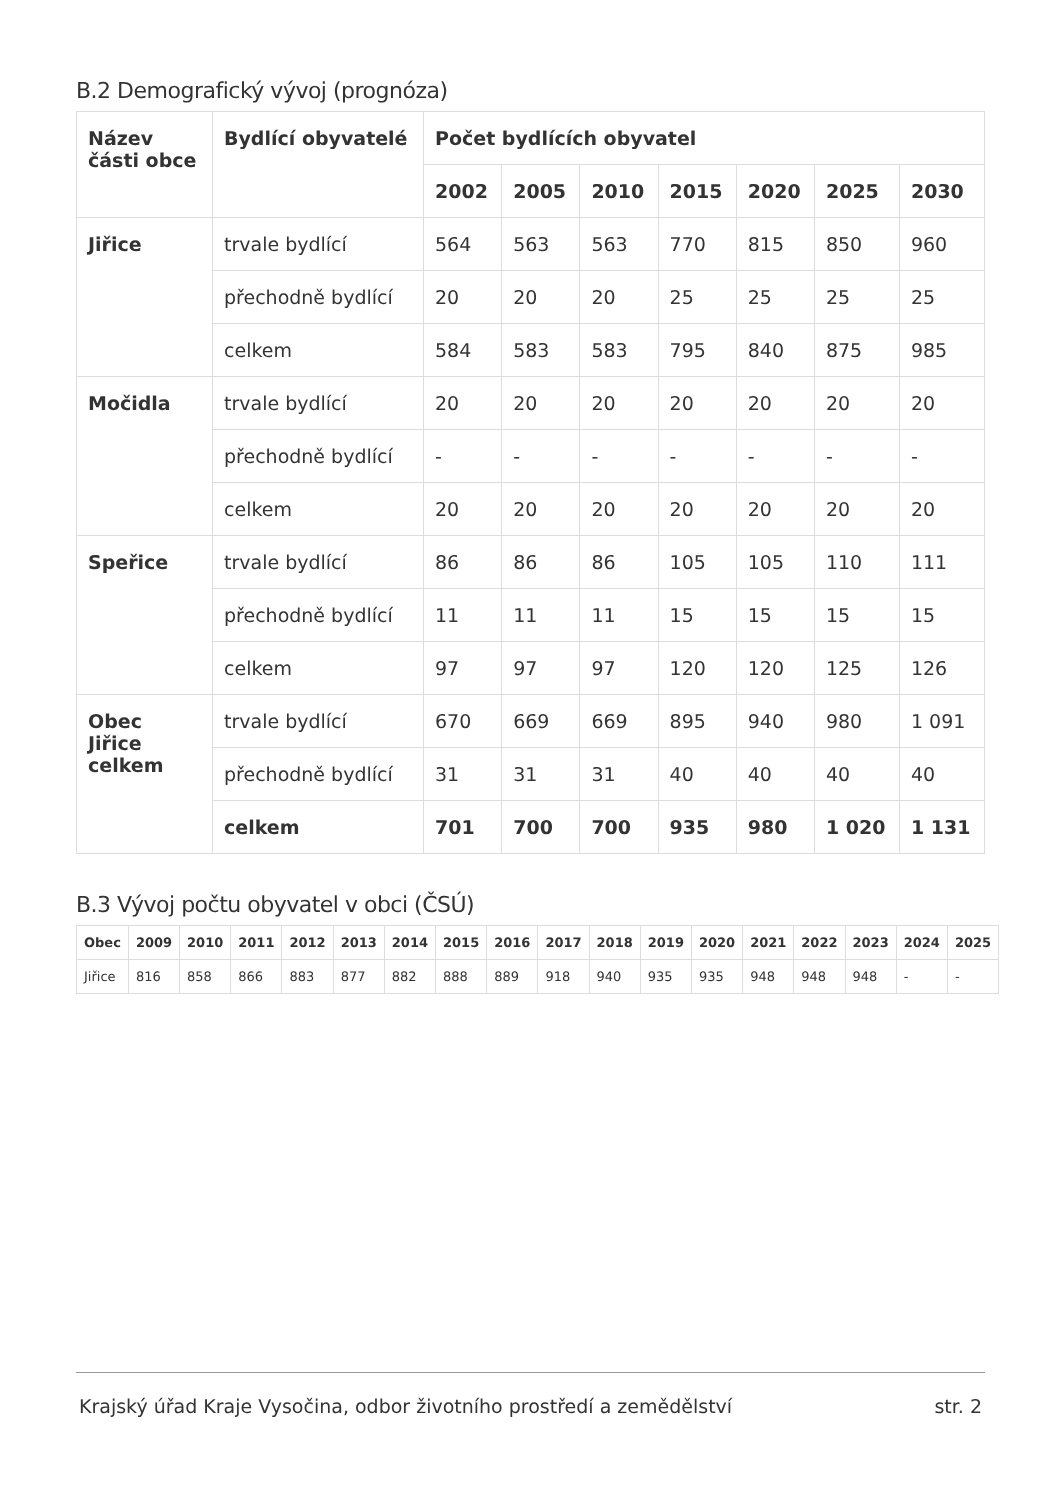B.2 Demografický vývoj (prognóza)
| Název části obce | Bydlící obyvatelé | Počet bydlících obyvatel | | | | | | |
| --- | --- | --- | --- | --- | --- | --- | --- | --- |
| | | 2002 | 2005 | 2010 | 2015 | 2020 | 2025 | 2030 |
| Jiřice | trvale bydlící | 564 | 563 | 563 | 770 | 815 | 850 | 960 |
| | přechodně bydlící | 20 | 20 | 20 | 25 | 25 | 25 | 25 |
| | celkem | 584 | 583 | 583 | 795 | 840 | 875 | 985 |
| Močidla | trvale bydlící | 20 | 20 | 20 | 20 | 20 | 20 | 20 |
| | přechodně bydlící | - | - | - | - | - | - | - |
| | celkem | 20 | 20 | 20 | 20 | 20 | 20 | 20 |
| Speřice | trvale bydlící | 86 | 86 | 86 | 105 | 105 | 110 | 111 |
| | přechodně bydlící | 11 | 11 | 11 | 15 | 15 | 15 | 15 |
| | celkem | 97 | 97 | 97 | 120 | 120 | 125 | 126 |
| Obec Jiřice celkem | trvale bydlící | 670 | 669 | 669 | 895 | 940 | 980 | 1 091 |
| | přechodně bydlící | 31 | 31 | 31 | 40 | 40 | 40 | 40 |
| | celkem | 701 | 700 | 700 | 935 | 980 | 1 020 | 1 131 |
B.3 Vývoj počtu obyvatel v obci (ČSÚ)
| Obec | 2009 | 2010 | 2011 | 2012 | 2013 | 2014 | 2015 | 2016 | 2017 | 2018 | 2019 | 2020 | 2021 | 2022 | 2023 | 2024 | 2025 |
| --- | --- | --- | --- | --- | --- | --- | --- | --- | --- | --- | --- | --- | --- | --- | --- | --- | --- |
| Jiřice | 816 | 858 | 866 | 883 | 877 | 882 | 888 | 889 | 918 | 940 | 935 | 935 | 948 | 948 | 948 | - | - |
Krajský úřad Kraje Vysočina, odbor životního prostředí a zemědělství str. 2